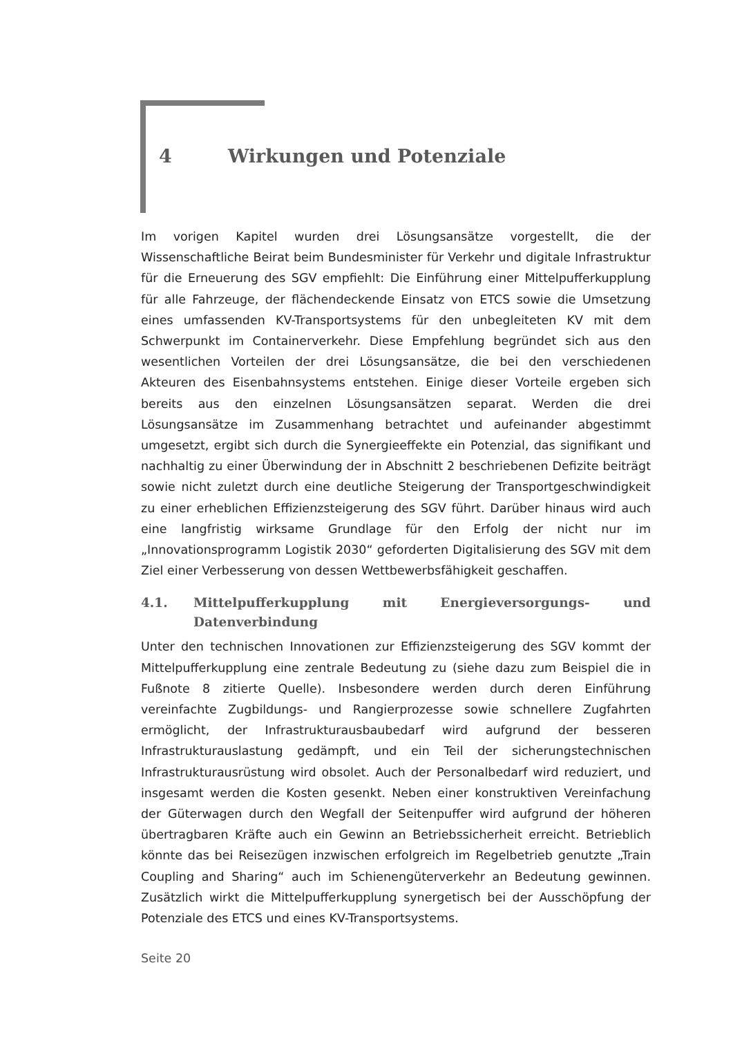4 Wirkungen und Potenziale
Im vorigen Kapitel wurden drei Lösungsansätze vorgestellt, die der Wissenschaftliche Beirat beim Bundesminister für Verkehr und digitale Infrastruktur für die Erneuerung des SGV empfiehlt: Die Einführung einer Mittelpufferkupplung für alle Fahrzeuge, der flächendeckende Einsatz von ETCS sowie die Umsetzung eines umfassenden KV-Transportsystems für den unbegleiteten KV mit dem Schwerpunkt im Containerverkehr. Diese Empfehlung begründet sich aus den wesentlichen Vorteilen der drei Lösungsansätze, die bei den verschiedenen Akteuren des Eisenbahnsystems entstehen. Einige dieser Vorteile ergeben sich bereits aus den einzelnen Lösungsansätzen separat. Werden die drei Lösungsansätze im Zusammenhang betrachtet und aufeinander abgestimmt umgesetzt, ergibt sich durch die Synergieeffekte ein Potenzial, das signifikant und nachhaltig zu einer Überwindung der in Abschnitt 2 beschriebenen Defizite beiträgt sowie nicht zuletzt durch eine deutliche Steigerung der Transportgeschwindigkeit zu einer erheblichen Effizienzsteigerung des SGV führt. Darüber hinaus wird auch eine langfristig wirksame Grundlage für den Erfolg der nicht nur im „Innovationsprogramm Logistik 2030“ geforderten Digitalisierung des SGV mit dem Ziel einer Verbesserung von dessen Wettbewerbsfähigkeit geschaffen.
4.1. Mittelpufferkupplung mit Energieversorgungs- und Datenverbindung
Unter den technischen Innovationen zur Effizienzsteigerung des SGV kommt der Mittelpufferkupplung eine zentrale Bedeutung zu (siehe dazu zum Beispiel die in Fußnote 8 zitierte Quelle). Insbesondere werden durch deren Einführung vereinfachte Zugbildungs- und Rangierprozesse sowie schnellere Zugfahrten ermöglicht, der Infrastrukturausbaubedarf wird aufgrund der besseren Infrastrukturauslastung gedämpft, und ein Teil der sicherungstechnischen Infrastrukturausrüstung wird obsolet. Auch der Personalbedarf wird reduziert, und insgesamt werden die Kosten gesenkt. Neben einer konstruktiven Vereinfachung der Güterwagen durch den Wegfall der Seitenpuffer wird aufgrund der höheren übertragbaren Kräfte auch ein Gewinn an Betriebssicherheit erreicht. Betrieblich könnte das bei Reisezügen inzwischen erfolgreich im Regelbetrieb genutzte „Train Coupling and Sharing“ auch im Schienengüterverkehr an Bedeutung gewinnen. Zusätzlich wirkt die Mittelpufferkupplung synergetisch bei der Ausschöpfung der Potenziale des ETCS und eines KV-Transportsystems.
Seite 20